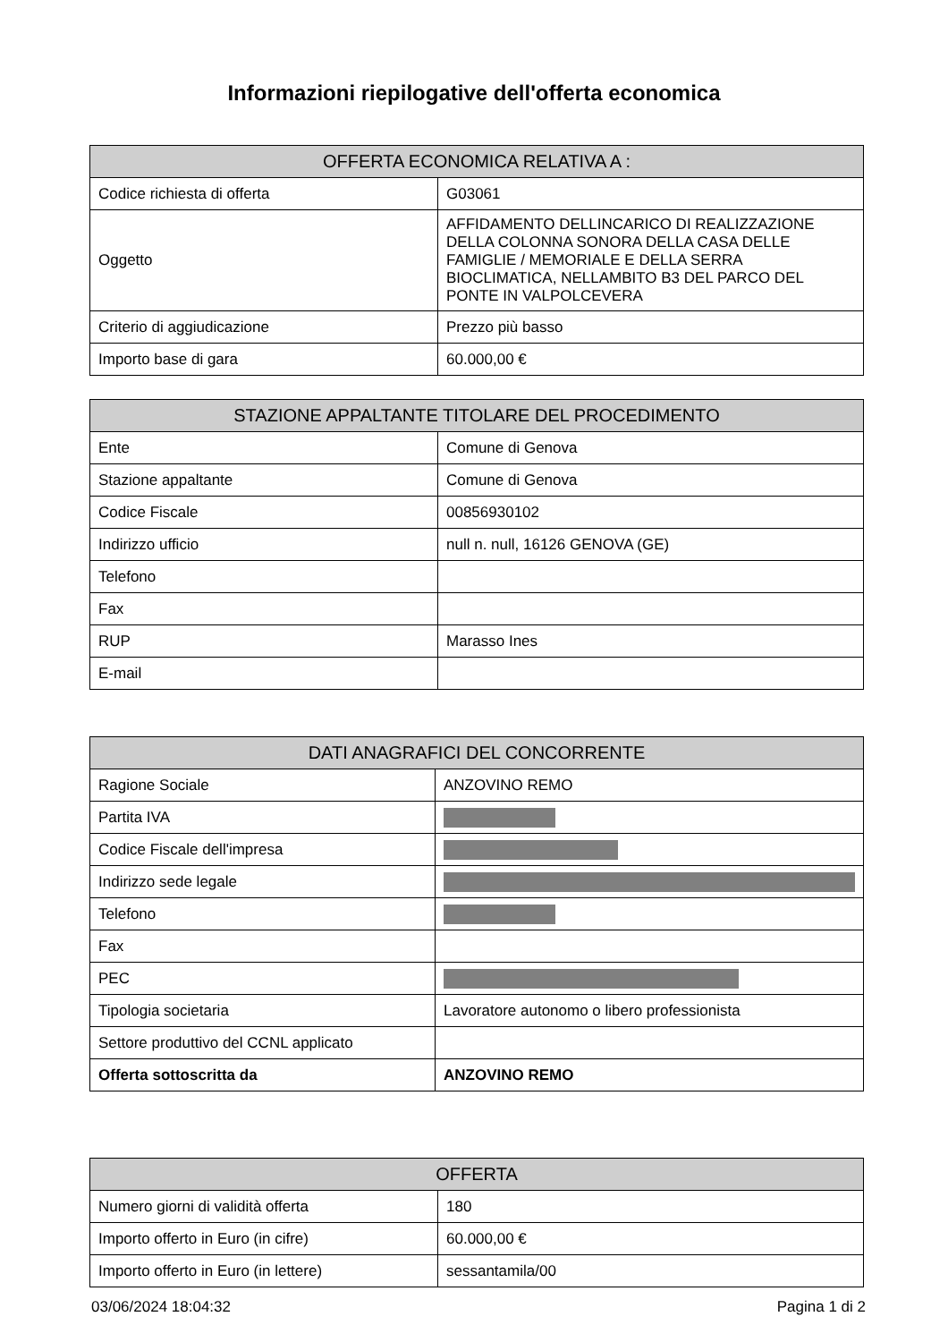Informazioni riepilogative dell'offerta economica
| OFFERTA ECONOMICA RELATIVA A : | |
| --- | --- |
| Codice richiesta di offerta | G03061 |
| Oggetto | AFFIDAMENTO DELLINCARICO DI REALIZZAZIONE DELLA COLONNA SONORA DELLA CASA DELLE FAMIGLIE / MEMORIALE E DELLA SERRA BIOCLIMATICA, NELLAMBITO B3 DEL PARCO DEL PONTE IN VALPOLCEVERA |
| Criterio di aggiudicazione | Prezzo più basso |
| Importo base di gara | 60.000,00 € |
| STAZIONE APPALTANTE TITOLARE DEL PROCEDIMENTO | |
| --- | --- |
| Ente | Comune di Genova |
| Stazione appaltante | Comune di Genova |
| Codice Fiscale | 00856930102 |
| Indirizzo ufficio | null n. null, 16126 GENOVA (GE) |
| Telefono | |
| Fax | |
| RUP | Marasso Ines |
| E-mail | |
| DATI ANAGRAFICI DEL CONCORRENTE | |
| --- | --- |
| Ragione Sociale | ANZOVINO REMO |
| Partita IVA | |
| Codice Fiscale dell'impresa | |
| Indirizzo sede legale | |
| Telefono | |
| Fax | |
| PEC | |
| Tipologia societaria | Lavoratore autonomo o libero professionista |
| Settore produttivo del CCNL applicato | |
| Offerta sottoscritta da | ANZOVINO REMO |
| OFFERTA | |
| --- | --- |
| Numero giorni di validità offerta | 180 |
| Importo offerto in Euro (in cifre) | 60.000,00 € |
| Importo offerto in Euro (in lettere) | sessantamila/00 |
03/06/2024 18:04:32 Pagina 1 di 2